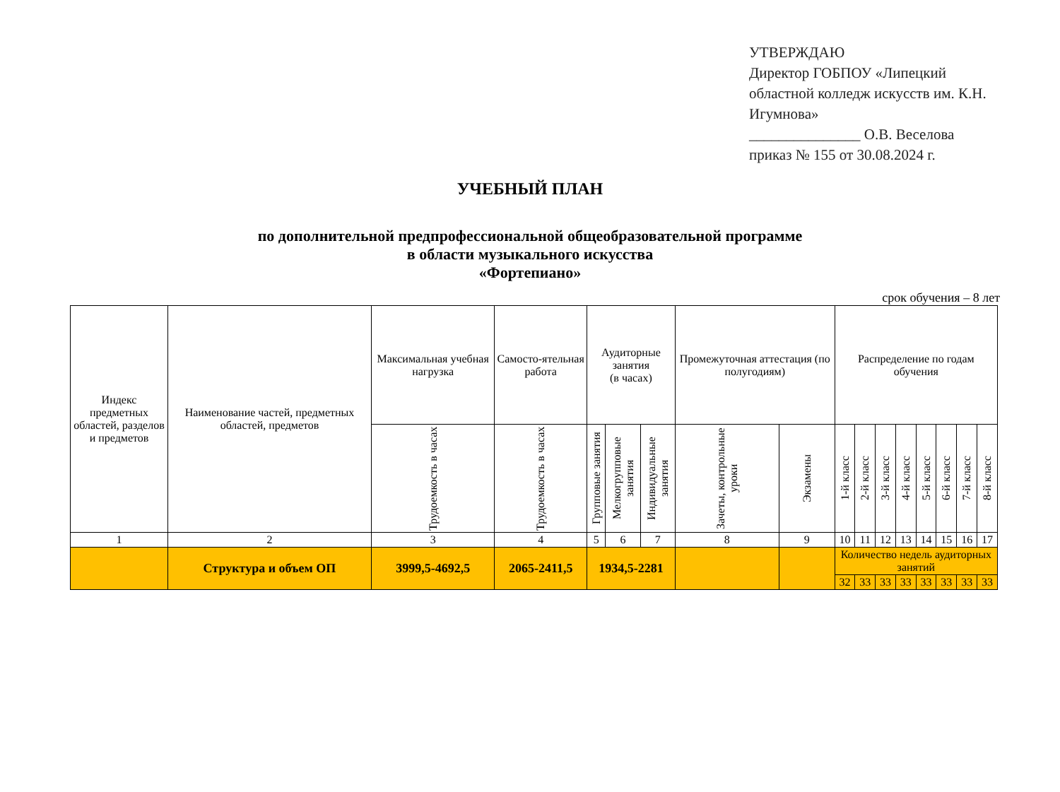УТВЕРЖДАЮ
Директор ГОБПОУ «Липецкий областной колледж искусств им. К.Н. Игумнова»
_______________ О.В. Веселова
приказ № 155 от 30.08.2024 г.
УЧЕБНЫЙ ПЛАН
по дополнительной предпрофессиональной общеобразовательной программе
в области музыкального искусства
«Фортепиано»
срок обучения – 8 лет
| Индекс предметных областей, разделов и предметов | Наименование частей, предметных областей, предметов | Максимальная учебная нагрузка | Самосто-ятельная работа | Аудиторные занятия (в часах) | | | Промежуточная аттестация (по полугодиям) | | Распределение по годам обучения | | | | | | | |
| --- | --- | --- | --- | --- | --- | --- | --- | --- | --- | --- | --- | --- | --- | --- | --- | --- |
| | | Трудоемкость в часах | Трудоемкость в часах | Групповые занятия | Мелкогрупповые занятия | Индивидуальные занятия | Зачеты, контрольные уроки | Экзамены | 1-й класс | 2-й класс | 3-й класс | 4-й класс | 5-й класс | 6-й класс | 7-й класс | 8-й класс |
| 1 | 2 | 3 | 4 | 5 | 6 | 7 | 8 | 9 | 10 | 11 | 12 | 13 | 14 | 15 | 16 | 17 |
| | Структура и объем ОП | 3999,5-4692,5 | 2065-2411,5 | 1934,5-2281 | | | | | Количество недель аудиторных занятий | | | | | | | |
| | | | | | | | | | 32 | 33 | 33 | 33 | 33 | 33 | 33 | 33 |